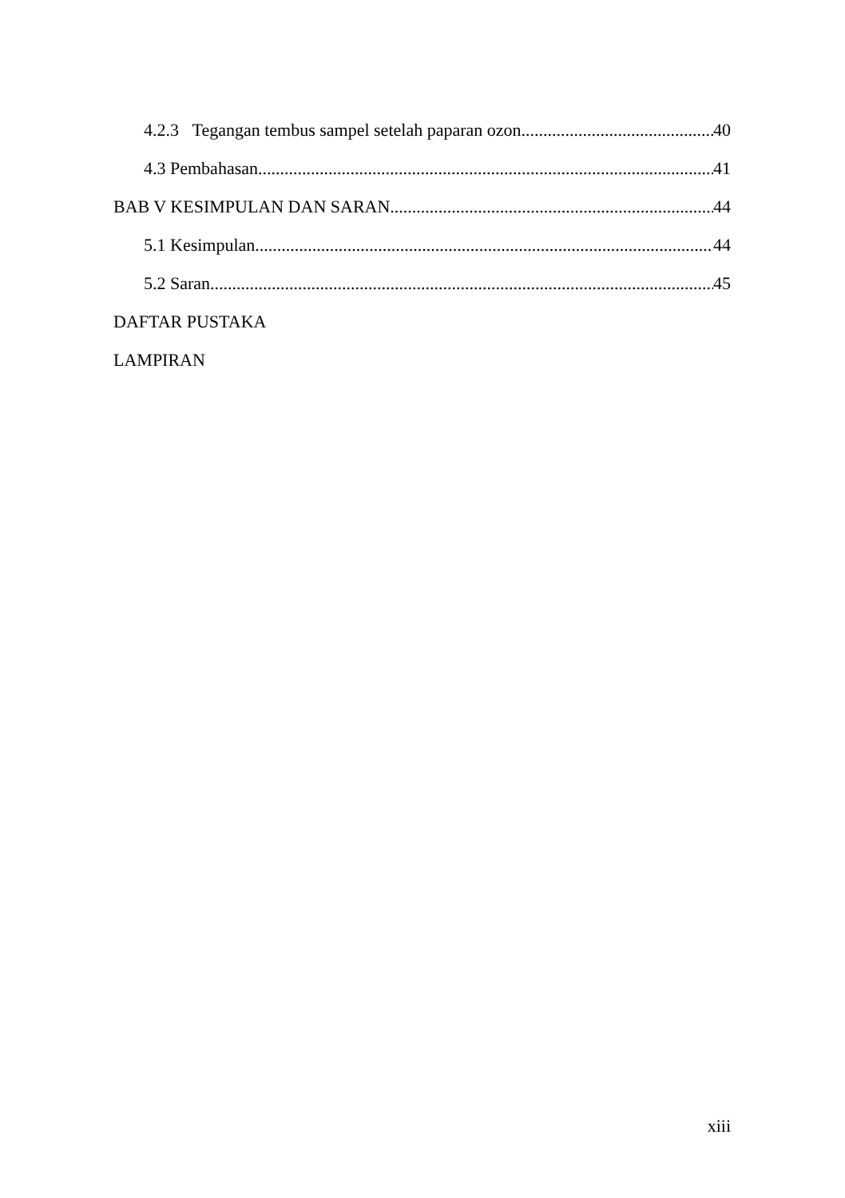4.2.3 Tegangan tembus sampel setelah paparan ozon 40
4.3 Pembahasan 41
BAB V KESIMPULAN DAN SARAN 44
5.1 Kesimpulan 44
5.2 Saran 45
DAFTAR PUSTAKA
LAMPIRAN
xiii